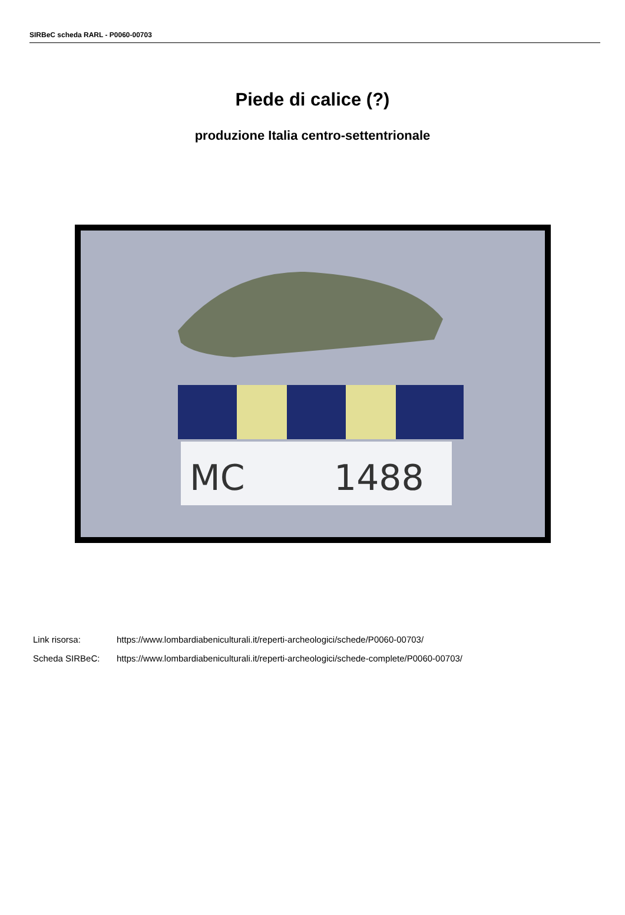SIRBeC scheda RARL - P0060-00703
Piede di calice (?)
produzione Italia centro-settentrionale
MC
1488
Link risorsa: https://www.lombardiabeniculturali.it/reperti-archeologici/schede/P0060-00703/
Scheda SIRBeC: https://www.lombardiabeniculturali.it/reperti-archeologici/schede-complete/P0060-00703/